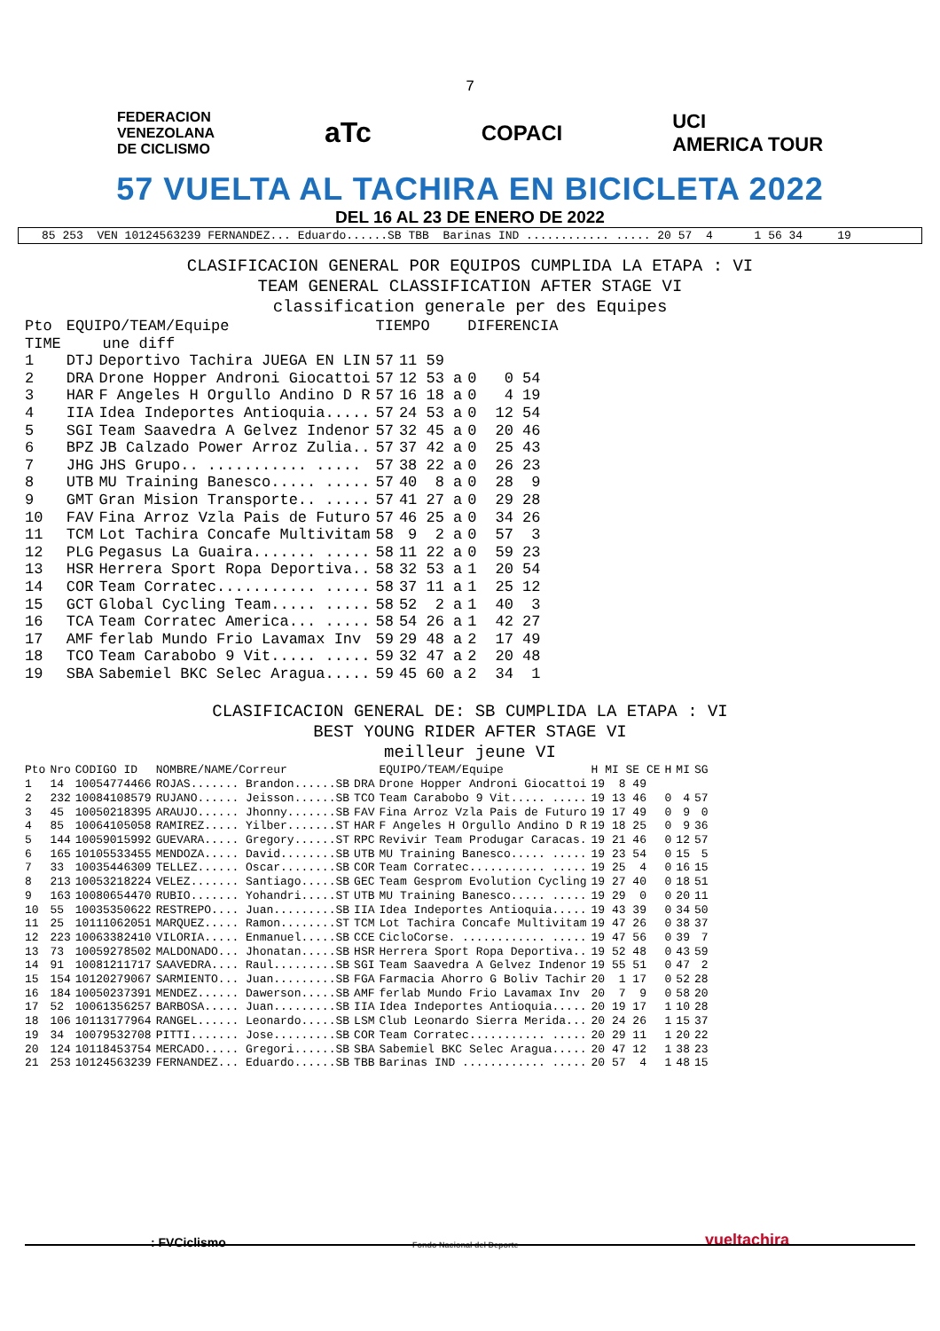7
FEDERACION
VENEZOLANA
DE CICLISMO
aTc
COPACI
UCI
AMERICA TOUR
57 VUELTA AL TACHIRA EN BICICLETA 2022
DEL 16 AL 23 DE ENERO DE 2022
85 253 VEN 10124563239 FERNANDEZ... Eduardo......SB TBB Barinas IND ............ ..... 20 57 4 1 56 34 19
CLASIFICACION GENERAL POR EQUIPOS CUMPLIDA LA ETAPA : VI
TEAM GENERAL CLASSIFICATION AFTER STAGE VI
classification generale per des Equipes
| Pto | EQUIPO/TEAM/Equipe | | TIEMPO | | DIFERENCIA | |
| --- | --- | --- | --- | --- | --- | --- |
| TIME | une diff | | | | | |
| 1 | DTJ | Deportivo Tachira JUEGA EN LIN | 57 | 11 59 | | |
| 2 | DRA | Drone Hopper Androni Giocattoi | 57 | 12 53 a | 0 | 0 54 |
| 3 | HAR | F Angeles H Orgullo Andino D R | 57 | 16 18 a | 0 | 4 19 |
| 4 | IIA | Idea Indeportes Antioquia..... | 57 | 24 53 a | 0 | 12 54 |
| 5 | SGI | Team Saavedra A Gelvez Indenor | 57 | 32 45 a | 0 | 20 46 |
| 6 | BPZ | JB Calzado Power Arroz Zulia.. | 57 | 37 42 a | 0 | 25 43 |
| 7 | JHG | JHS Grupo.. ........... ..... | 57 | 38 22 a | 0 | 26 23 |
| 8 | UTB | MU Training Banesco..... ..... | 57 | 40 8 a | 0 | 28 9 |
| 9 | GMT | Gran Mision Transporte.. ..... | 57 | 41 27 a | 0 | 29 28 |
| 10 | FAV | Fina Arroz Vzla Pais de Futuro | 57 | 46 25 a | 0 | 34 26 |
| 11 | TCM | Lot Tachira Concafe Multivitam | 58 | 9 2 a | 0 | 57 3 |
| 12 | PLG | Pegasus La Guaira....... ..... | 58 | 11 22 a | 0 | 59 23 |
| 13 | HSR | Herrera Sport Ropa Deportiva.. | 58 | 32 53 a | 1 | 20 54 |
| 14 | COR | Team Corratec........... ..... | 58 | 37 11 a | 1 | 25 12 |
| 15 | GCT | Global Cycling Team..... ..... | 58 | 52 2 a | 1 | 40 3 |
| 16 | TCA | Team Corratec America... ..... | 58 | 54 26 a | 1 | 42 27 |
| 17 | AMF | ferlab Mundo Frio Lavamax Inv | 59 | 29 48 a | 2 | 17 49 |
| 18 | TCO | Team Carabobo 9 Vit..... ..... | 59 | 32 47 a | 2 | 20 48 |
| 19 | SBA | Sabemiel BKC Selec Aragua..... | 59 | 45 60 a | 2 | 34 1 |
CLASIFICACION GENERAL DE: SB CUMPLIDA LA ETAPA : VI
BEST YOUNG RIDER AFTER STAGE VI
meilleur jeune VI
| Pto | Nro | CODIGO ID | NOMBRE/NAME/Correur | | EQUIPO/TEAM/Equipe | H MI SE CE | H | MI | SG |
| --- | --- | --- | --- | --- | --- | --- | --- | --- | --- |
| 1 | 14 | 10054774466 | ROJAS....... Brandon......SB | DRA | Drone Hopper Androni Giocattoi | 19 8 49 | | | |
| 2 | 232 | 10084108579 | RUJANO...... Jeisson......SB | TCO | Team Carabobo 9 Vit..... ..... | 19 13 46 | 0 | 4 | 57 |
| 3 | 45 | 10050218395 | ARAUJO...... Jhonny.......SB | FAV | Fina Arroz Vzla Pais de Futuro | 19 17 49 | 0 | 9 | 0 |
| 4 | 85 | 10064105058 | RAMIREZ..... Yilber.......ST | HAR | F Angeles H Orgullo Andino D R | 19 18 25 | 0 | 9 | 36 |
| 5 | 144 | 10059015992 | GUEVARA..... Gregory......ST | RPC | Revivir Team Produgar Caracas. | 19 21 46 | 0 | 12 | 57 |
| 6 | 165 | 10105533455 | MENDOZA..... David........SB | UTB | MU Training Banesco..... ..... | 19 23 54 | 0 | 15 | 5 |
| 7 | 33 | 10035446309 | TELLEZ...... Oscar........SB | COR | Team Corratec........... ..... | 19 25 4 | 0 | 16 | 15 |
| 8 | 213 | 10053218224 | VELEZ....... Santiago.....SB | GEC | Team Gesprom Evolution Cycling | 19 27 40 | 0 | 18 | 51 |
| 9 | 163 | 10080654470 | RUBIO....... Yohandri.....ST | UTB | MU Training Banesco..... ..... | 19 29 0 | 0 | 20 | 11 |
| 10 | 55 | 10035350622 | RESTREPO.... Juan.........SB | IIA | Idea Indeportes Antioquia..... | 19 43 39 | 0 | 34 | 50 |
| 11 | 25 | 10111062051 | MARQUEZ..... Ramon........ST | TCM | Lot Tachira Concafe Multivitam | 19 47 26 | 0 | 38 | 37 |
| 12 | 223 | 10063382410 | VILORIA..... Enmanuel.....SB | CCE | CicloCorse. ............ ..... | 19 47 56 | 0 | 39 | 7 |
| 13 | 73 | 10059278502 | MALDONADO... Jhonatan.....SB | HSR | Herrera Sport Ropa Deportiva.. | 19 52 48 | 0 | 43 | 59 |
| 14 | 91 | 10081211717 | SAAVEDRA.... Raul.........SB | SGI | Team Saavedra A Gelvez Indenor | 19 55 51 | 0 | 47 | 2 |
| 15 | 154 | 10120279067 | SARMIENTO... Juan.........SB | FGA | Farmacia Ahorro G Boliv Tachir | 20 1 17 | 0 | 52 | 28 |
| 16 | 184 | 10050237391 | MENDEZ...... Dawerson.....SB | AMF | ferlab Mundo Frio Lavamax Inv | 20 7 9 | 0 | 58 | 20 |
| 17 | 52 | 10061356257 | BARBOSA..... Juan.........SB | IIA | Idea Indeportes Antioquia..... | 20 19 17 | 1 | 10 | 28 |
| 18 | 106 | 10113177964 | RANGEL...... Leonardo.....SB | LSM | Club Leonardo Sierra Merida... | 20 24 26 | 1 | 15 | 37 |
| 19 | 34 | 10079532708 | PITTI....... Jose.........SB | COR | Team Corratec........... ..... | 20 29 11 | 1 | 20 | 22 |
| 20 | 124 | 10118453754 | MERCADO..... Gregori......SB | SBA | Sabemiel BKC Selec Aragua..... | 20 47 12 | 1 | 38 | 23 |
| 21 | 253 | 10124563239 | FERNANDEZ... Eduardo......SB | TBB | Barinas IND ............ ..... | 20 57 4 | 1 | 48 | 15 |
: FVCiclismo Fondo Nacional del Deporte vueltachira